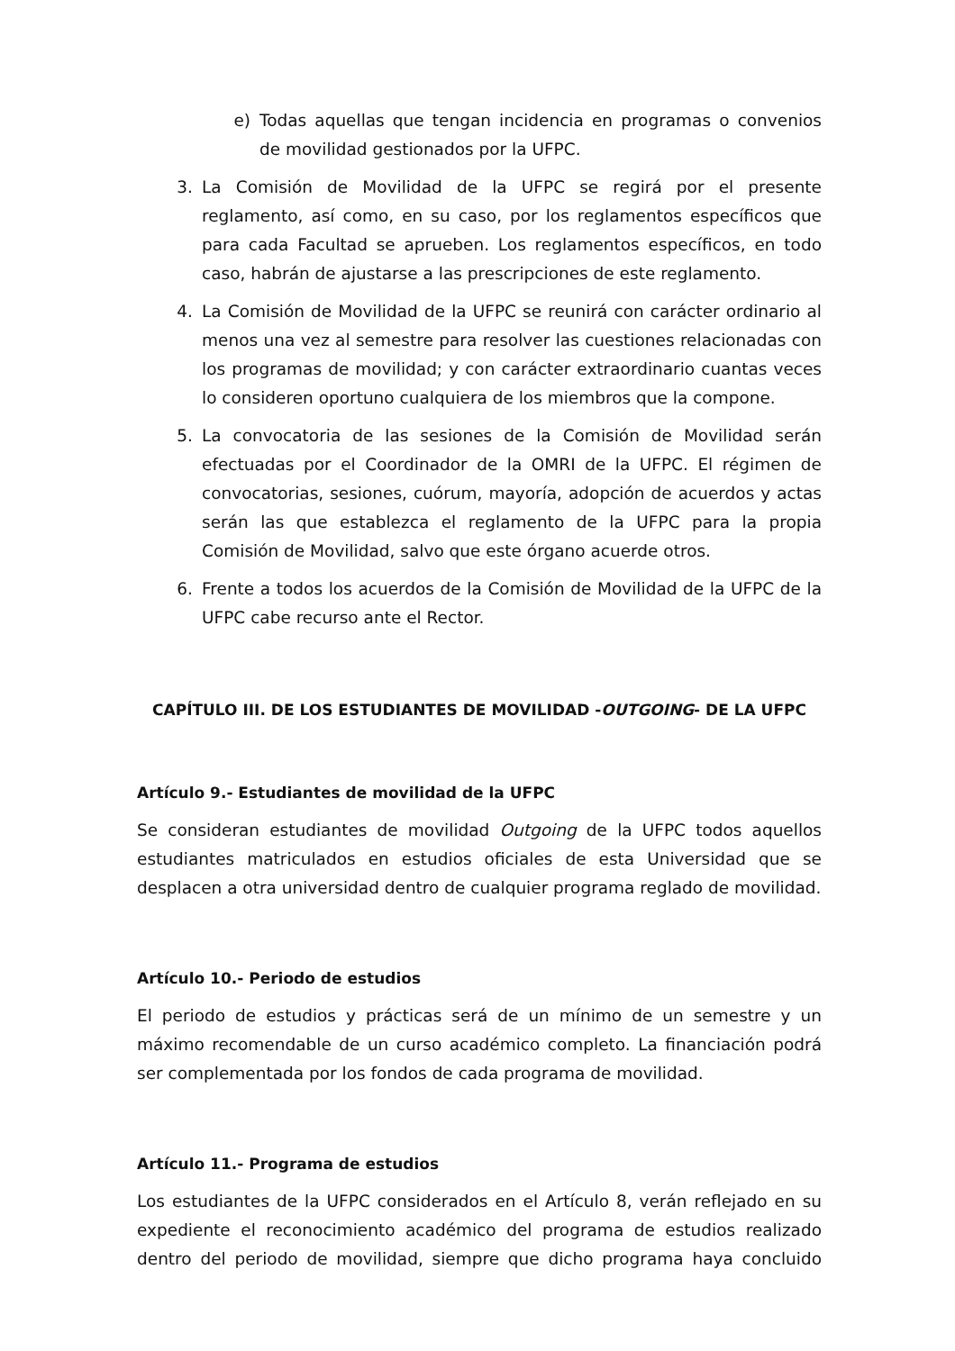e) Todas aquellas que tengan incidencia en programas o convenios de movilidad gestionados por la UFPC.
3. La Comisión de Movilidad de la UFPC se regirá por el presente reglamento, así como, en su caso, por los reglamentos específicos que para cada Facultad se aprueben. Los reglamentos específicos, en todo caso, habrán de ajustarse a las prescripciones de este reglamento.
4. La Comisión de Movilidad de la UFPC se reunirá con carácter ordinario al menos una vez al semestre para resolver las cuestiones relacionadas con los programas de movilidad; y con carácter extraordinario cuantas veces lo consideren oportuno cualquiera de los miembros que la compone.
5. La convocatoria de las sesiones de la Comisión de Movilidad serán efectuadas por el Coordinador de la OMRI de la UFPC. El régimen de convocatorias, sesiones, cuórum, mayoría, adopción de acuerdos y actas serán las que establezca el reglamento de la UFPC para la propia Comisión de Movilidad, salvo que este órgano acuerde otros.
6. Frente a todos los acuerdos de la Comisión de Movilidad de la UFPC de la UFPC cabe recurso ante el Rector.
CAPÍTULO III. DE LOS ESTUDIANTES DE MOVILIDAD -OUTGOING- DE LA UFPC
Artículo 9.- Estudiantes de movilidad de la UFPC
Se consideran estudiantes de movilidad Outgoing de la UFPC todos aquellos estudiantes matriculados en estudios oficiales de esta Universidad que se desplacen a otra universidad dentro de cualquier programa reglado de movilidad.
Artículo 10.- Periodo de estudios
El periodo de estudios y prácticas será de un mínimo de un semestre y un máximo recomendable de un curso académico completo. La financiación podrá ser complementada por los fondos de cada programa de movilidad.
Artículo 11.- Programa de estudios
Los estudiantes de la UFPC considerados en el Artículo 8, verán reflejado en su expediente el reconocimiento académico del programa de estudios realizado dentro del periodo de movilidad, siempre que dicho programa haya concluido